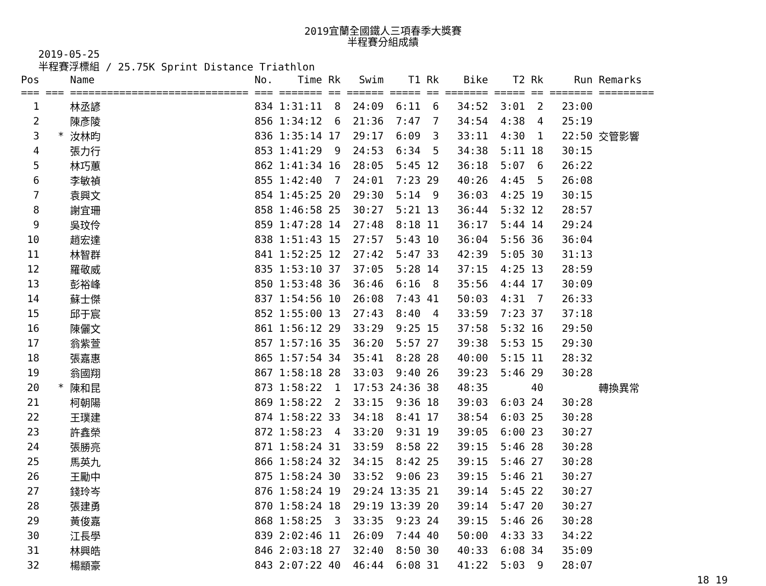2019宜蘭全國鐵人三項春季大獎賽
半程賽分組成績
2019-05-25
半程賽浮標組 / 25.75K Sprint Distance Triathlon
| Pos | | Name | No. | Time | Rk | Swim | T1 | Rk | Bike | T2 | Rk | Run | Remarks |
| --- | --- | --- | --- | --- | --- | --- | --- | --- | --- | --- | --- | --- | --- |
| === | === | ============================= | === | ======= | == | ====== | ===== | == | ======= | ===== | == | ======= | ========= |
| 1 | | 林丞諺 | 834 | 1:31:11 | 8 | 24:09 | 6:11 | 6 | 34:52 | 3:01 | 2 | 23:00 | |
| 2 | | 陳彥陵 | 856 | 1:34:12 | 6 | 21:36 | 7:47 | 7 | 34:54 | 4:38 | 4 | 25:19 | |
| 3 | * | 汝林昀 | 836 | 1:35:14 | 17 | 29:17 | 6:09 | 3 | 33:11 | 4:30 | 1 | 22:50 | 交管影響 |
| 4 | | 張力行 | 853 | 1:41:29 | 9 | 24:53 | 6:34 | 5 | 34:38 | 5:11 | 18 | 30:15 | |
| 5 | | 林巧蕙 | 862 | 1:41:34 | 16 | 28:05 | 5:45 | 12 | 36:18 | 5:07 | 6 | 26:22 | |
| 6 | | 李敏禎 | 855 | 1:42:40 | 7 | 24:01 | 7:23 | 29 | 40:26 | 4:45 | 5 | 26:08 | |
| 7 | | 袁興文 | 854 | 1:45:25 | 20 | 29:30 | 5:14 | 9 | 36:03 | 4:25 | 19 | 30:15 | |
| 8 | | 謝宜珊 | 858 | 1:46:58 | 25 | 30:27 | 5:21 | 13 | 36:44 | 5:32 | 12 | 28:57 | |
| 9 | | 吳玟伶 | 859 | 1:47:28 | 14 | 27:48 | 8:18 | 11 | 36:17 | 5:44 | 14 | 29:24 | |
| 10 | | 趙宏達 | 838 | 1:51:43 | 15 | 27:57 | 5:43 | 10 | 36:04 | 5:56 | 36 | 36:04 | |
| 11 | | 林智群 | 841 | 1:52:25 | 12 | 27:42 | 5:47 | 33 | 42:39 | 5:05 | 30 | 31:13 | |
| 12 | | 羅敬威 | 835 | 1:53:10 | 37 | 37:05 | 5:28 | 14 | 37:15 | 4:25 | 13 | 28:59 | |
| 13 | | 彭裕峰 | 850 | 1:53:48 | 36 | 36:46 | 6:16 | 8 | 35:56 | 4:44 | 17 | 30:09 | |
| 14 | | 蘇士傑 | 837 | 1:54:56 | 10 | 26:08 | 7:43 | 41 | 50:03 | 4:31 | 7 | 26:33 | |
| 15 | | 邱于宸 | 852 | 1:55:00 | 13 | 27:43 | 8:40 | 4 | 33:59 | 7:23 | 37 | 37:18 | |
| 16 | | 陳儷文 | 861 | 1:56:12 | 29 | 33:29 | 9:25 | 15 | 37:58 | 5:32 | 16 | 29:50 | |
| 17 | | 翁紫萱 | 857 | 1:57:16 | 35 | 36:20 | 5:57 | 27 | 39:38 | 5:53 | 15 | 29:30 | |
| 18 | | 張嘉惠 | 865 | 1:57:54 | 34 | 35:41 | 8:28 | 28 | 40:00 | 5:15 | 11 | 28:32 | |
| 19 | | 翁國翔 | 867 | 1:58:18 | 28 | 33:03 | 9:40 | 26 | 39:23 | 5:46 | 29 | 30:28 | |
| 20 | * | 陳和昆 | 873 | 1:58:22 | 1 | 17:53 | 24:36 | 38 | 48:35 | | 40 | | 轉換異常 |
| 21 | | 柯朝陽 | 869 | 1:58:22 | 2 | 33:15 | 9:36 | 18 | 39:03 | 6:03 | 24 | 30:28 | |
| 22 | | 王璞建 | 874 | 1:58:22 | 33 | 34:18 | 8:41 | 17 | 38:54 | 6:03 | 25 | 30:28 | |
| 23 | | 許鑫榮 | 872 | 1:58:23 | 4 | 33:20 | 9:31 | 19 | 39:05 | 6:00 | 23 | 30:27 | |
| 24 | | 張勝亮 | 871 | 1:58:24 | 31 | 33:59 | 8:58 | 22 | 39:15 | 5:46 | 28 | 30:28 | |
| 25 | | 馬英九 | 866 | 1:58:24 | 32 | 34:15 | 8:42 | 25 | 39:15 | 5:46 | 27 | 30:28 | |
| 26 | | 王勵中 | 875 | 1:58:24 | 30 | 33:52 | 9:06 | 23 | 39:15 | 5:46 | 21 | 30:27 | |
| 27 | | 錢玲岑 | 876 | 1:58:24 | 19 | 29:24 | 13:35 | 21 | 39:14 | 5:45 | 22 | 30:27 | |
| 28 | | 張建勇 | 870 | 1:58:24 | 18 | 29:19 | 13:39 | 20 | 39:14 | 5:47 | 20 | 30:27 | |
| 29 | | 黃俊嘉 | 868 | 1:58:25 | 3 | 33:35 | 9:23 | 24 | 39:15 | 5:46 | 26 | 30:28 | |
| 30 | | 江長學 | 839 | 2:02:46 | 11 | 26:09 | 7:44 | 40 | 50:00 | 4:33 | 33 | 34:22 | |
| 31 | | 林興皓 | 846 | 2:03:18 | 27 | 32:40 | 8:50 | 30 | 40:33 | 6:08 | 34 | 35:09 | |
| 32 | | 楊顓豪 | 843 | 2:07:22 | 40 | 46:44 | 6:08 | 31 | 41:22 | 5:03 | 9 | 28:07 | |
18 19